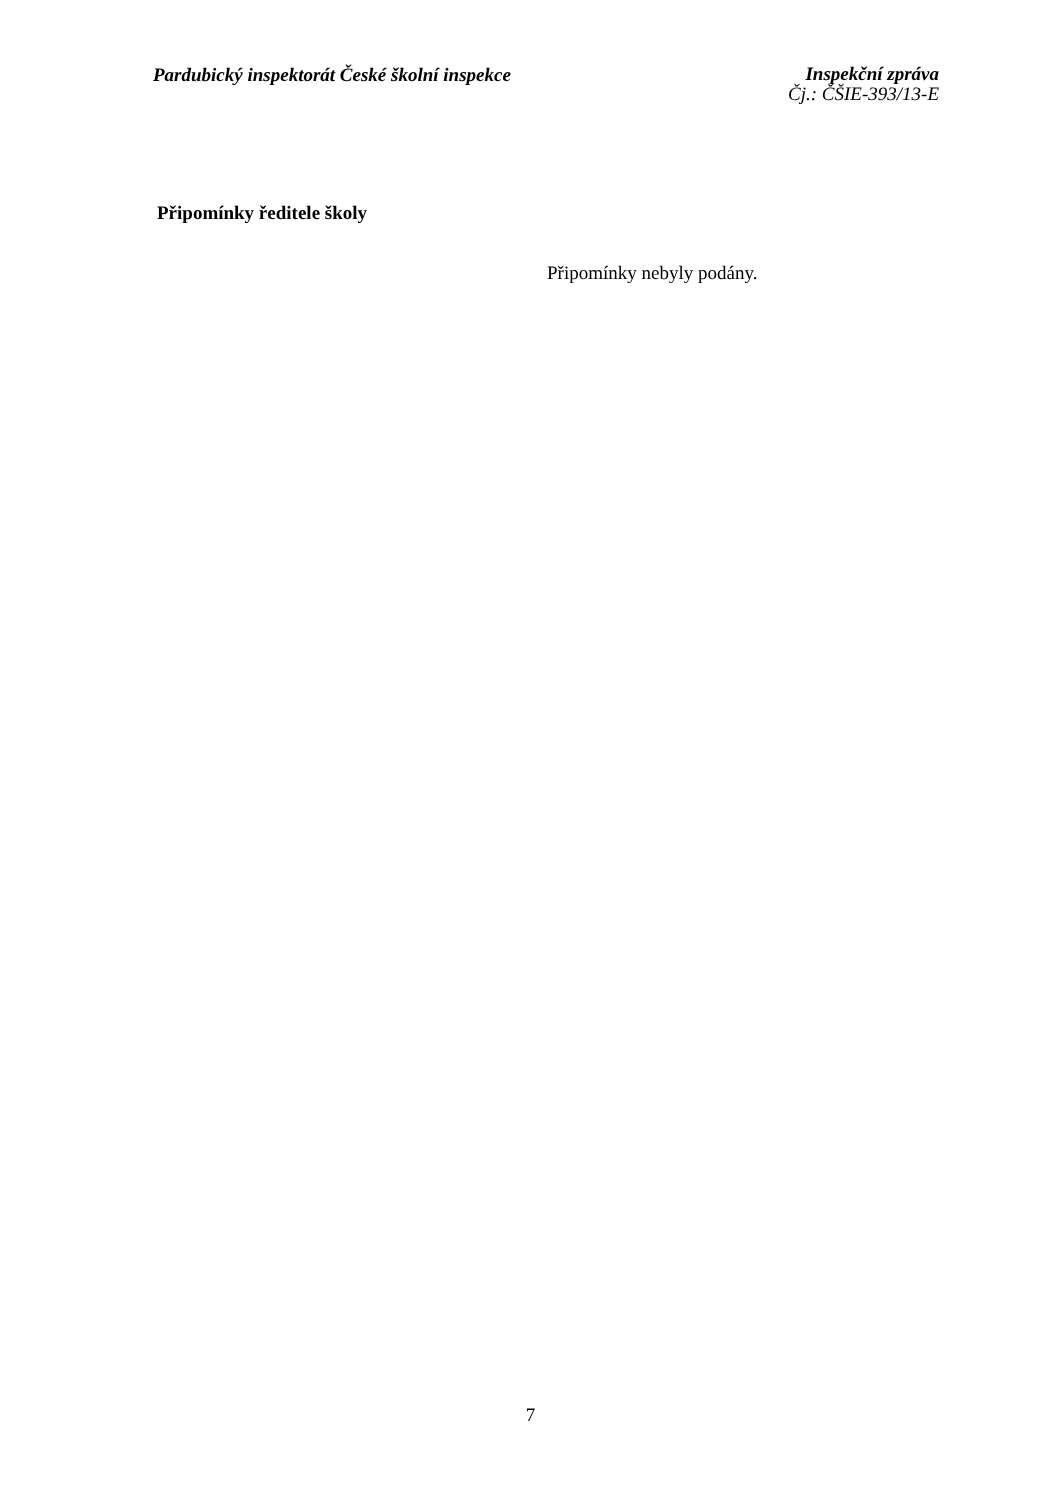Pardubický inspektorát České školní inspekce
Inspekční zpráva
Čj.: ČŠIE-393/13-E
Připomínky ředitele školy
Připomínky nebyly podány.
7